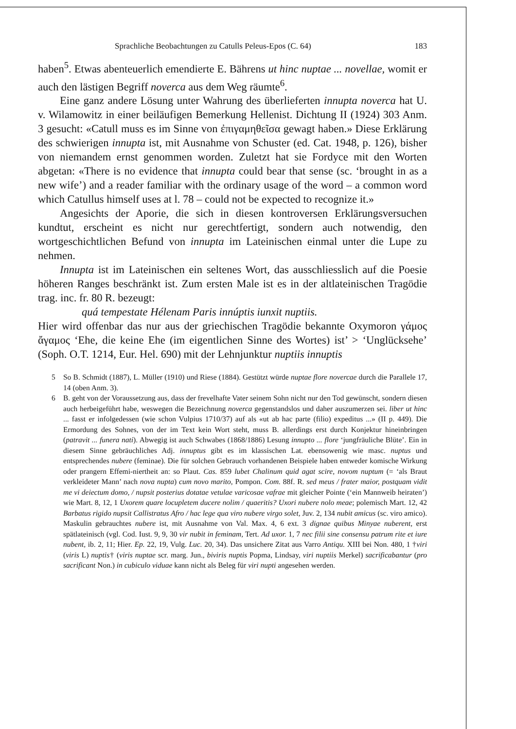Sprachliche Beobachtungen zu Catulls Peleus-Epos (C. 64) 183
haben<sup>5</sup>. Etwas abenteuerlich emendierte E. Bährens ut hinc nuptae ... novellae, womit er auch den lästigen Begriff noverca aus dem Weg räumte<sup>6</sup>.
Eine ganz andere Lösung unter Wahrung des überlieferten innupta noverca hat U. v. Wilamowitz in einer beiläufigen Bemerkung Hellenist. Dichtung II (1924) 303 Anm. 3 gesucht: «Catull muss es im Sinne von ἐπιγαμηθεῖσα gewagt haben.» Diese Erklärung des schwierigen innupta ist, mit Ausnahme von Schuster (ed. Cat. 1948, p. 126), bisher von niemandem ernst genommen worden. Zuletzt hat sie Fordyce mit den Worten abgetan: «There is no evidence that innupta could bear that sense (sc. ‘brought in as a new wife’) and a reader familiar with the ordinary usage of the word – a common word which Catullus himself uses at l. 78 – could not be expected to recognize it.»
Angesichts der Aporie, die sich in diesen kontroversen Erklärungsversuchen kundtut, erscheint es nicht nur gerechtfertigt, sondern auch notwendig, den wortgeschichtlichen Befund von innupta im Lateinischen einmal unter die Lupe zu nehmen.
Innupta ist im Lateinischen ein seltenes Wort, das ausschliesslich auf die Poesie höheren Ranges beschränkt ist. Zum ersten Male ist es in der altlateinischen Tragödie trag. inc. fr. 80 R. bezeugt:
quá tempestate Hélenam Paris innúptis iunxit nuptiis.
Hier wird offenbar das nur aus der griechischen Tragödie bekannte Oxymoron γάμος ἄγαμος ‘Ehe, die keine Ehe (im eigentlichen Sinne des Wortes) ist’ > ‘Unglücksehe’ (Soph. O.T. 1214, Eur. Hel. 690) mit der Lehnjunktur nuptiis innuptis
5 So B. Schmidt (1887), L. Müller (1910) und Riese (1884). Gestützt würde nuptae flore novercae durch die Parallele 17, 14 (oben Anm. 3).
6 B. geht von der Voraussetzung aus, dass der frevelhafte Vater seinem Sohn nicht nur den Tod gewünscht, sondern diesen auch herbeigeführt habe, weswegen die Bezeichnung noverca gegenstandslos und daher auszumerzen sei. liber ut hinc ... fasst er infolgedessen (wie schon Vulpius 1710/37) auf als «ut ab hac parte (filio) expeditus ...» (II p. 449). Die Ermordung des Sohnes, von der im Text kein Wort steht, muss B. allerdings erst durch Konjektur hineinbringen (patravit ... funera nati). Abwegig ist auch Schwabes (1868/1886) Lesung innupto ... flore ‘jungfräuliche Blüte’. Ein in diesem Sinne gebräuchliches Adj. innuptus gibt es im klassischen Lat. ebensowenig wie masc. nuptus und entsprechendes nubere (feminae). Die für solchen Gebrauch vorhandenen Beispiele haben entweder komische Wirkung oder prangern Effemi-niertheit an: so Plaut. Cas. 859 lubet Chalinum quid agat scire, novom nuptum (= ‘als Braut verkleideter Mann’ nach nova nupta) cum novo marito, Pompon. Com. 88f. R. sed meus / frater maior, postquam vidit me vi deiectum domo, / nupsit posterius dotatae vetulae varicosae vafrae mit gleicher Pointe (‘ein Mannweib heiraten’) wie Mart. 8, 12, 1 Uxorem quare locupletem ducere nolim / quaeritis? Uxori nubere nolo meae; polemisch Mart. 12, 42 Barbatus rigido nupsit Callistratus Afro / hac lege qua viro nubere virgo solet, Juv. 2, 134 nubit amicus (sc. viro amico). Maskulin gebrauchtes nubere ist, mit Ausnahme von Val. Max. 4, 6 ext. 3 dignae quibus Minyae nuberent, erst spätlateinisch (vgl. Cod. Iust. 9, 9, 30 vir nubit in feminam, Tert. Ad uxor. 1, 7 nec filii sine consensu patrum rite et iure nubent, ib. 2, 11; Hier. Ep. 22, 19, Vulg. Luc. 20, 34). Das unsichere Zitat aus Varro Antiqu. XIII bei Non. 480, 1 †viri (viris L) nuptis† (viris nuptae scr. marg. Jun., biviris nuptis Popma, Lindsay, viri nuptiis Merkel) sacrificabantur (pro sacrificant Non.) in cubiculo viduae kann nicht als Beleg für viri nupti angesehen werden.